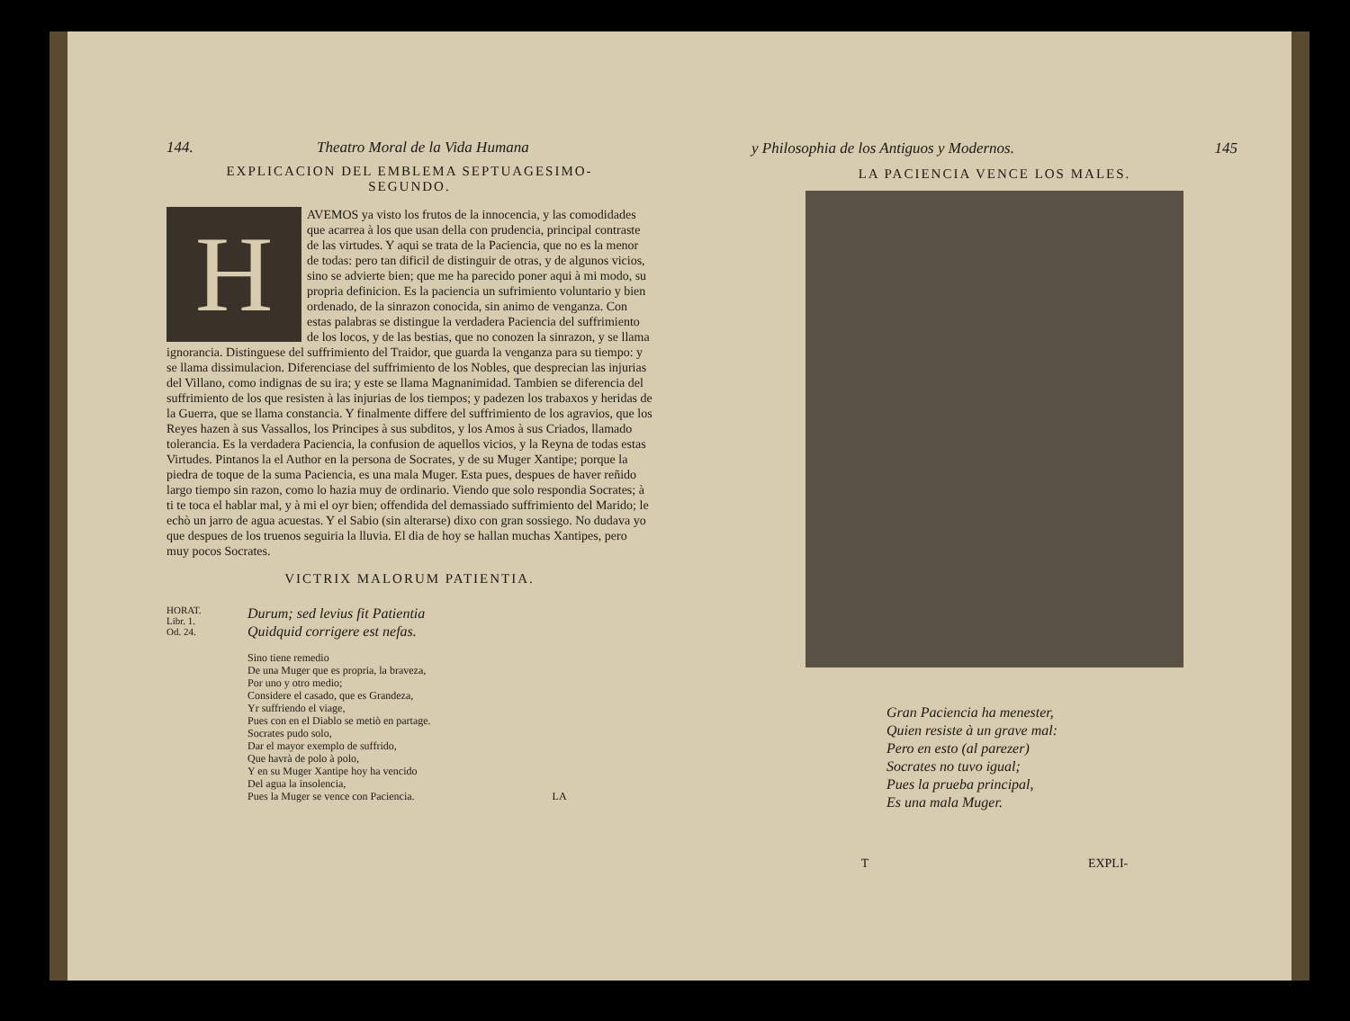144. Theatro Moral de la Vida Humana
EXPLICACION DEL EMBLEMA SEPTUAGESIMO-
SEGUNDO.
HAVEMOS ya visto los frutos de la innocencia, y las comodidades que acarrea à los que usan della con prudencia, principal contraste de las virtudes. Y aqui se trata de la Paciencia, que no es la menor de todas: pero tan dificil de distinguir de otras, y de algunos vicios, sino se advierte bien; que me ha parecido poner aqui à mi modo, su propria definicion. Es la paciencia un sufrimiento voluntario y bien ordenado, de la sinrazon conocida, sin animo de venganza. Con estas palabras se distingue la verdadera Paciencia del suffrimiento de los locos, y de las bestias, que no conozen la sinrazon, y se llama ignorancia. Distinguese del suffrimiento del Traidor, que guarda la venganza para su tiempo: y se llama dissimulacion. Diferenciase del suffrimiento de los Nobles, que desprecian las injurias del Villano, como indignas de su ira; y este se llama Magnanimidad. Tambien se diferencia del suffrimiento de los que resisten à las injurias de los tiempos; y padezen los trabaxos y heridas de la Guerra, que se llama constancia. Y finalmente differe del suffrimiento de los agravios, que los Reyes hazen à sus Vassallos, los Principes à sus subditos, y los Amos à sus Criados, llamado tolerancia. Es la verdadera Paciencia, la confusion de aquellos vicios, y la Reyna de todas estas Virtudes. Pintanos la el Author en la persona de Socrates, y de su Muger Xantipe; porque la piedra de toque de la suma Paciencia, es una mala Muger. Esta pues, despues de haver reñido largo tiempo sin razon, como lo hazia muy de ordinario. Viendo que solo respondia Socrates; à ti te toca el hablar mal, y à mi el oyr bien; offendida del demassiado suffrimiento del Marido; le echò un jarro de agua acuestas. Y el Sabio (sin alterarse) dixo con gran sossiego. No dudava yo que despues de los truenos seguiria la lluvia. El dia de hoy se hallan muchas Xantipes, pero muy pocos Socrates.
VICTRIX MALORUM PATIENTIA.
HORAT.
Libr. 1.
Od. 24.
Durum; sed levius fit Patientia
Quidquid corrigere est nefas.
Sino tiene remedio
De una Muger que es propria, la braveza,
Por uno y otro medio;
Considere el casado, que es Grandeza,
Yr suffriendo el viage,
Pues con en el Diablo se metiò en partage.
Socrates pudo solo,
Dar el mayor exemplo de suffrido,
Que havrà de polo à polo,
Y en su Muger Xantipe hoy ha vencido
Del agua la insolencia,
Pues la Muger se vence con Paciencia. LA
y Philosophia de los Antiguos y Modernos. 145
LA PACIENCIA VENCE LOS MALES.
Gran Paciencia ha menester,
Quien resiste à un grave mal:
Pero en esto (al parezer)
Socrates no tuvo igual;
Pues la prueba principal,
Es una mala Muger.
T EXPLI-